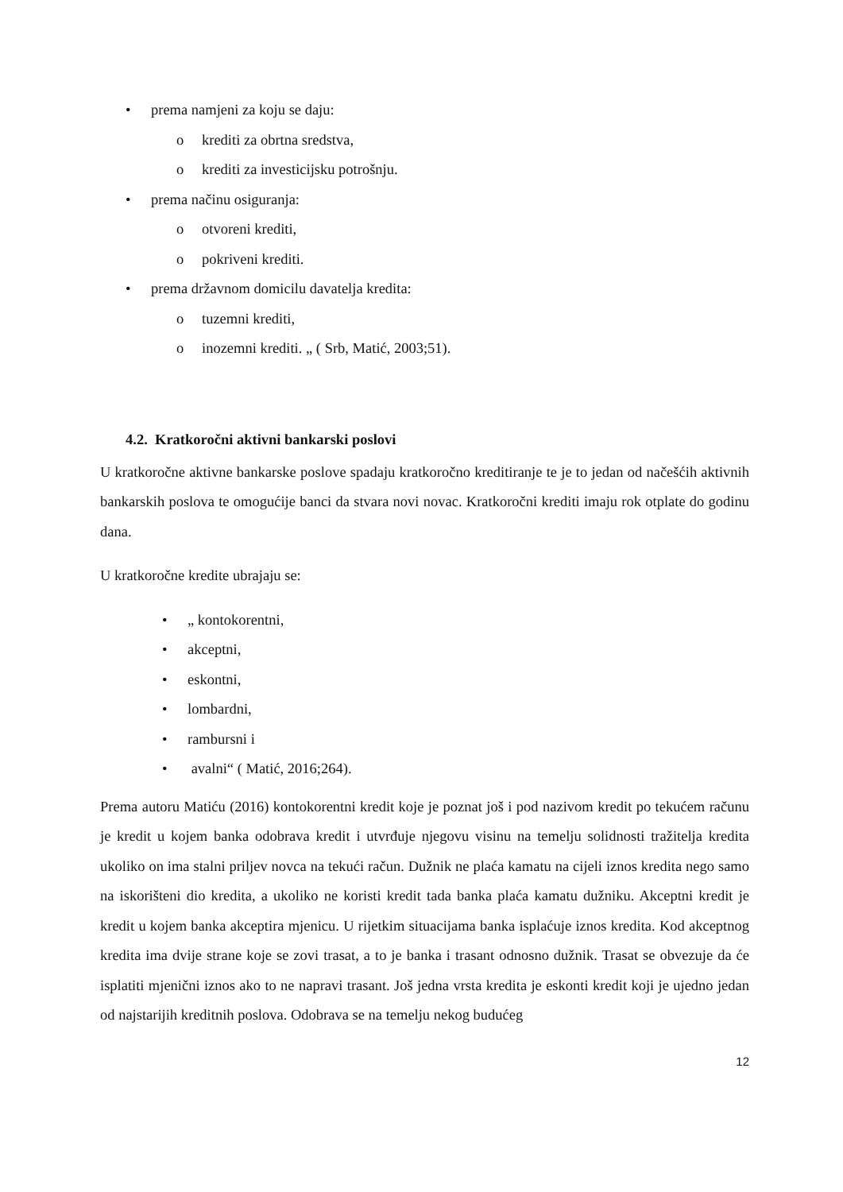• prema namjeni za koju se daju:
o krediti za obrtna sredstva,
o krediti za investicijsku potrošnju.
• prema načinu osiguranja:
o otvoreni krediti,
o pokriveni krediti.
• prema državnom domicilu davatelja kredita:
o tuzemni krediti,
o inozemni krediti. „ ( Srb, Matić, 2003;51).
4.2. Kratkoročni aktivni bankarski poslovi
U kratkoročne aktivne bankarske poslove spadaju kratkoročno kreditiranje te je to jedan od načešćih aktivnih bankarskih poslova te omogućije banci da stvara novi novac. Kratkoročni krediti imaju rok otplate do godinu dana.
U kratkoročne kredite ubrajaju se:
• „ kontokorentni,
• akceptni,
• eskontni,
• lombardni,
• rambursni i
• avalni“ ( Matić, 2016;264).
Prema autoru Matiću (2016) kontokorentni kredit koje je poznat još i pod nazivom kredit po tekućem računu je kredit u kojem banka odobrava kredit i utvrđuje njegovu visinu na temelju solidnosti tražitelja kredita ukoliko on ima stalni priljev novca na tekući račun. Dužnik ne plaća kamatu na cijeli iznos kredita nego samo na iskorišteni dio kredita, a ukoliko ne koristi kredit tada banka plaća kamatu dužniku. Akceptni kredit je kredit u kojem banka akceptira mjenicu. U rijetkim situacijama banka isplaćuje iznos kredita. Kod akceptnog kredita ima dvije strane koje se zovi trasat, a to je banka i trasant odnosno dužnik. Trasat se obvezuje da će isplatiti mjenični iznos ako to ne napravi trasant. Još jedna vrsta kredita je eskonti kredit koji je ujedno jedan od najstarijih kreditnih poslova. Odobrava se na temelju nekog budućeg
12